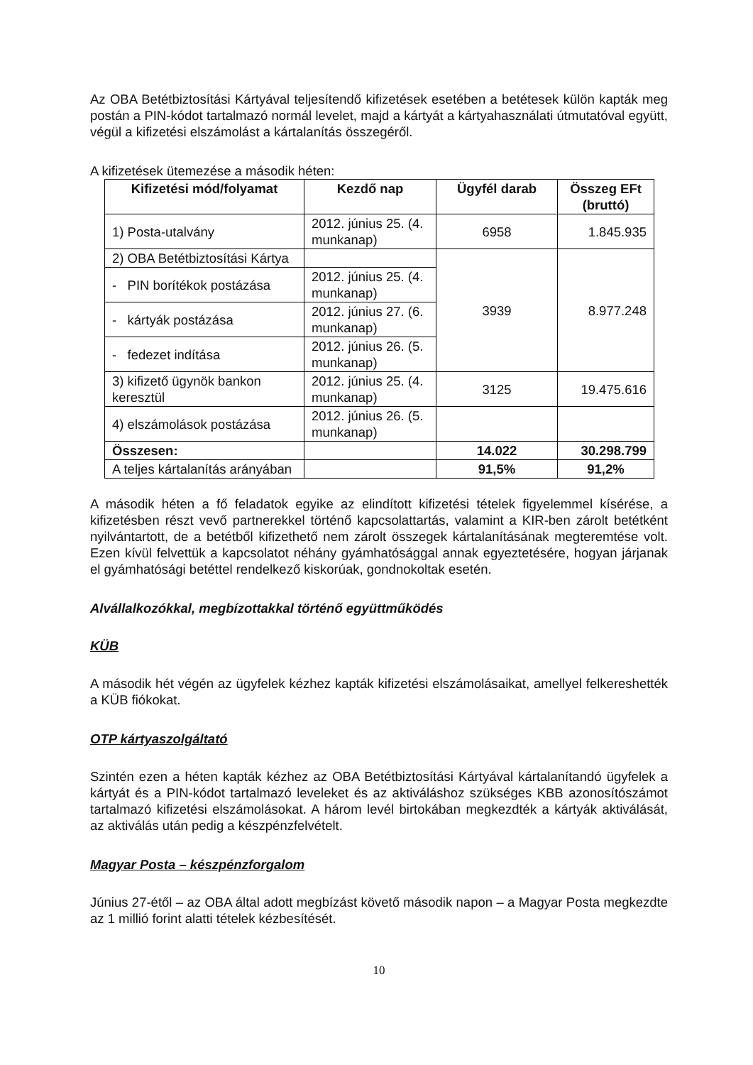Az OBA Betétbiztosítási Kártyával teljesítendő kifizetések esetében a betétesek külön kapták meg postán a PIN-kódot tartalmazó normál levelet, majd a kártyát a kártyahasználati útmutatóval együtt, végül a kifizetési elszámolást a kártalanítás összegéről.
A kifizetések ütemezése a második héten:
| Kifizetési mód/folyamat | Kezdő nap | Ügyfél darab | Összeg EFt (bruttó) |
| --- | --- | --- | --- |
| 1) Posta-utalvány | 2012. június 25. (4. munkanap) | 6958 | 1.845.935 |
| 2) OBA Betétbiztosítási Kártya | | 3939 | 8.977.248 |
| - PIN borítékok postázása | 2012. június 25. (4. munkanap) | | |
| - kártyák postázása | 2012. június 27. (6. munkanap) | | |
| - fedezet indítása | 2012. június 26. (5. munkanap) | | |
| 3) kifizető ügynök bankon keresztül | 2012. június 25. (4. munkanap) | 3125 | 19.475.616 |
| 4) elszámolások postázása | 2012. június 26. (5. munkanap) | | |
| Összesen: | | 14.022 | 30.298.799 |
| A teljes kártalanítás arányában | | 91,5% | 91,2% |
A második héten a fő feladatok egyike az elindított kifizetési tételek figyelemmel kísérése, a kifizetésben részt vevő partnerekkel történő kapcsolattartás, valamint a KIR-ben zárolt betétként nyilvántartott, de a betétből kifizethető nem zárolt összegek kártalanításának megteremtése volt. Ezen kívül felvettük a kapcsolatot néhány gyámhatósággal annak egyeztetésére, hogyan járjanak el gyámhatósági betéttel rendelkező kiskorúak, gondnokoltak esetén.
Alvállalkozókkal, megbízottakkal történő együttműködés
KÜB
A második hét végén az ügyfelek kézhez kapták kifizetési elszámolásaikat, amellyel felkereshették a KÜB fiókokat.
OTP kártyaszolgáltató
Szintén ezen a héten kapták kézhez az OBA Betétbiztosítási Kártyával kártalanítandó ügyfelek a kártyát és a PIN-kódot tartalmazó leveleket és az aktiváláshoz szükséges KBB azonosítószámot tartalmazó kifizetési elszámolásokat. A három levél birtokában megkezdték a kártyák aktiválását, az aktiválás után pedig a készpénzfelvételt.
Magyar Posta – készpénzforgalom
Június 27-étől – az OBA által adott megbízást követő második napon – a Magyar Posta megkezdte az 1 millió forint alatti tételek kézbesítését.
10